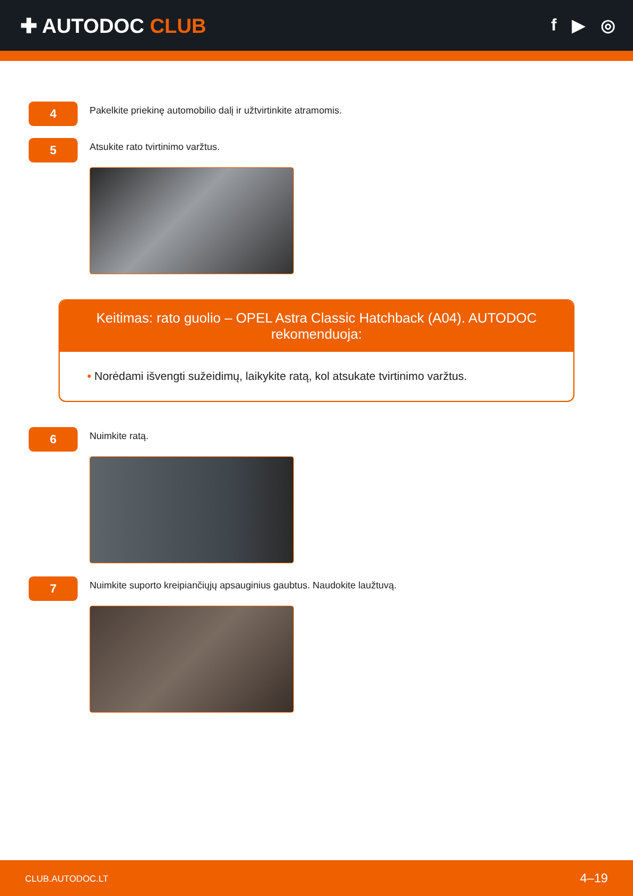✚ AUTODOC CLUB
f ▶ ◎
4
Pakelkite priekinę automobilio dalį ir užtvirtinkite atramomis.
5
Atsukite rato tvirtinimo varžtus.
Keitimas: rato guolio – OPEL Astra Classic Hatchback (A04). AUTODOC rekomenduoja:
• Norėdami išvengti sužeidimų, laikykite ratą, kol atsukate tvirtinimo varžtus.
6
Nuimkite ratą.
7
Nuimkite suporto kreipiančiųjų apsauginius gaubtus. Naudokite laužtuvą.
CLUB.AUTODOC.LT 4–19